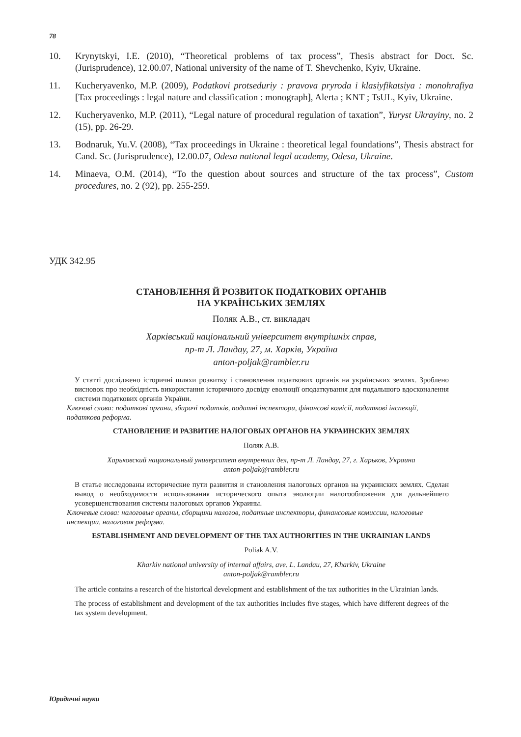78
10. Krynytskyi, I.E. (2010), “Theoretical problems of tax process”, Thesis abstract for Doct. Sc. (Jurisprudence), 12.00.07, National university of the name of T. Shevchenko, Kyiv, Ukraine.
11. Kucheryavenko, M.P. (2009), Podatkovi protseduriy : pravova pryroda i klasiyfikatsiya : monohrafiya [Tax proceedings : legal nature and classification : monograph], Alerta ; KNT ; TsUL, Kyiv, Ukraine.
12. Kucheryavenko, M.P. (2011), “Legal nature of procedural regulation of taxation”, Yuryst Ukrayiny, no. 2 (15), pp. 26-29.
13. Bodnaruk, Yu.V. (2008), “Tax proceedings in Ukraine : theoretical legal foundations”, Thesis abstract for Cand. Sc. (Jurisprudence), 12.00.07, Odesa national legal academy, Odesa, Ukraine.
14. Minaeva, O.M. (2014), “To the question about sources and structure of the tax process”, Custom procedures, no. 2 (92), pp. 255-259.
УДК 342.95
СТАНОВЛЕННЯ Й РОЗВИТОК ПОДАТКОВИХ ОРГАНІВ
НА УКРАЇНСЬКИХ ЗЕМЛЯХ
Поляк А.В., ст. викладач
Харківський національний університет внутрішніх справ,
пр-т Л. Ландау, 27, м. Харків, Україна
anton-poljak@rambler.ru
У статті досліджено історичні шляхи розвитку і становлення податкових органів на українських землях. Зроблено висновок про необхідність використання історичного досвіду еволюції оподаткування для подальшого вдосконалення системи податкових органів України.
Ключові слова: податкові органи, збирачі податків, податні інспектори, фінансові комісії, податкові інспекції, податкова реформа.
СТАНОВЛЕНИЕ И РАЗВИТИЕ НАЛОГОВЫХ ОРГАНОВ НА УКРАИНСКИХ ЗЕМЛЯХ
Поляк А.В.
Харьковский национальный университет внутренних дел, пр-т Л. Ландау, 27, г. Харьков, Украина
anton-poljak@rambler.ru
В статье исследованы исторические пути развития и становления налоговых органов на украинских землях. Сделан вывод о необходимости использования исторического опыта эволюции налогообложения для дальнейшего усовершенствования системы налоговых органов Украины.
Ключевые слова: налоговые органы, сборщики налогов, податные инспекторы, финансовые комиссии, налоговые инспекции, налоговая реформа.
ESTABLISHMENT AND DEVELOPMENT OF THE TAX AUTHORITIES IN THE UKRAINIAN LANDS
Poliak A.V.
Kharkiv national university of internal affairs, ave. L. Landau, 27, Kharkiv, Ukraine
anton-poljak@rambler.ru
The article contains a research of the historical development and establishment of the tax authorities in the Ukrainian lands.
The process of establishment and development of the tax authorities includes five stages, which have different degrees of the tax system development.
Юридичні науки